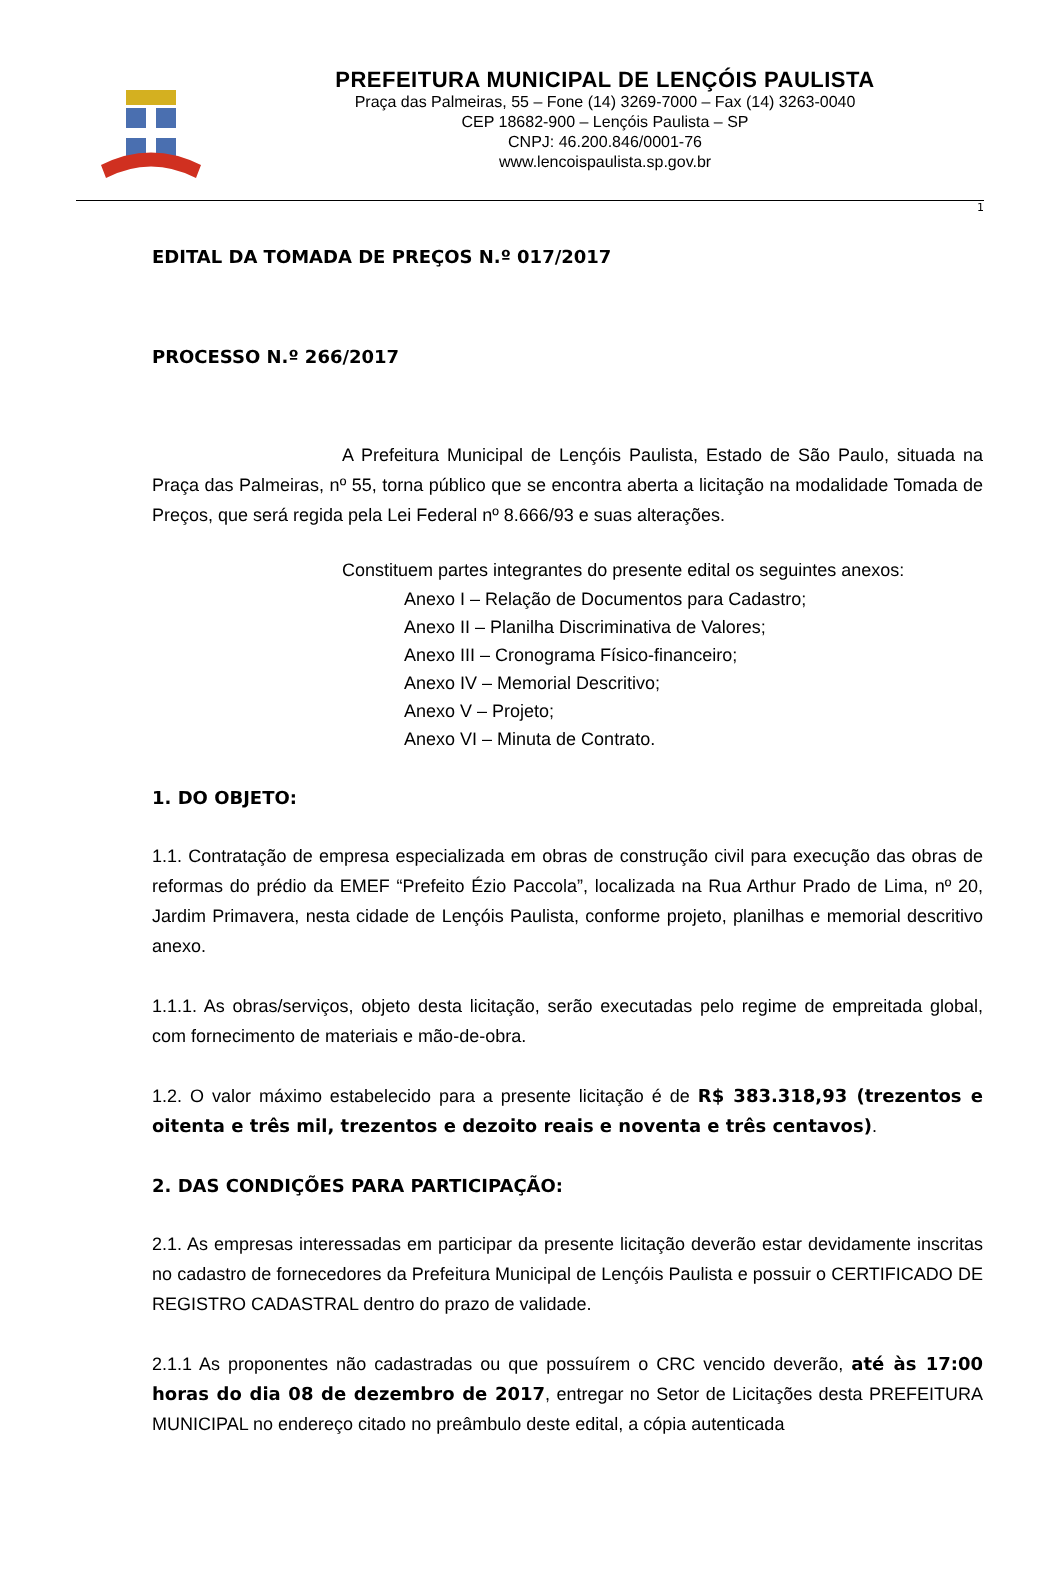PREFEITURA MUNICIPAL DE LENÇÓIS PAULISTA
Praça das Palmeiras, 55 – Fone (14) 3269-7000 – Fax (14) 3263-0040
CEP 18682-900 – Lençóis Paulista – SP
CNPJ: 46.200.846/0001-76
www.lencoispaulista.sp.gov.br
1
EDITAL DA TOMADA DE PREÇOS N.º 017/2017
PROCESSO N.º 266/2017
A Prefeitura Municipal de Lençóis Paulista, Estado de São Paulo, situada na Praça das Palmeiras, nº 55, torna público que se encontra aberta a licitação na modalidade Tomada de Preços, que será regida pela Lei Federal nº 8.666/93 e suas alterações.
Constituem partes integrantes do presente edital os seguintes anexos:
Anexo I – Relação de Documentos para Cadastro;
Anexo II – Planilha Discriminativa de Valores;
Anexo III – Cronograma Físico-financeiro;
Anexo IV – Memorial Descritivo;
Anexo V – Projeto;
Anexo VI – Minuta de Contrato.
1. DO OBJETO:
1.1. Contratação de empresa especializada em obras de construção civil para execução das obras de reformas do prédio da EMEF “Prefeito Ézio Paccola”, localizada na Rua Arthur Prado de Lima, nº 20, Jardim Primavera, nesta cidade de Lençóis Paulista, conforme projeto, planilhas e memorial descritivo anexo.
1.1.1. As obras/serviços, objeto desta licitação, serão executadas pelo regime de empreitada global, com fornecimento de materiais e mão-de-obra.
1.2. O valor máximo estabelecido para a presente licitação é de R$ 383.318,93 (trezentos e oitenta e três mil, trezentos e dezoito reais e noventa e três centavos).
2. DAS CONDIÇÕES PARA PARTICIPAÇÃO:
2.1. As empresas interessadas em participar da presente licitação deverão estar devidamente inscritas no cadastro de fornecedores da Prefeitura Municipal de Lençóis Paulista e possuir o CERTIFICADO DE REGISTRO CADASTRAL dentro do prazo de validade.
2.1.1 As proponentes não cadastradas ou que possuírem o CRC vencido deverão, até às 17:00 horas do dia 08 de dezembro de 2017, entregar no Setor de Licitações desta PREFEITURA MUNICIPAL no endereço citado no preâmbulo deste edital, a cópia autenticada